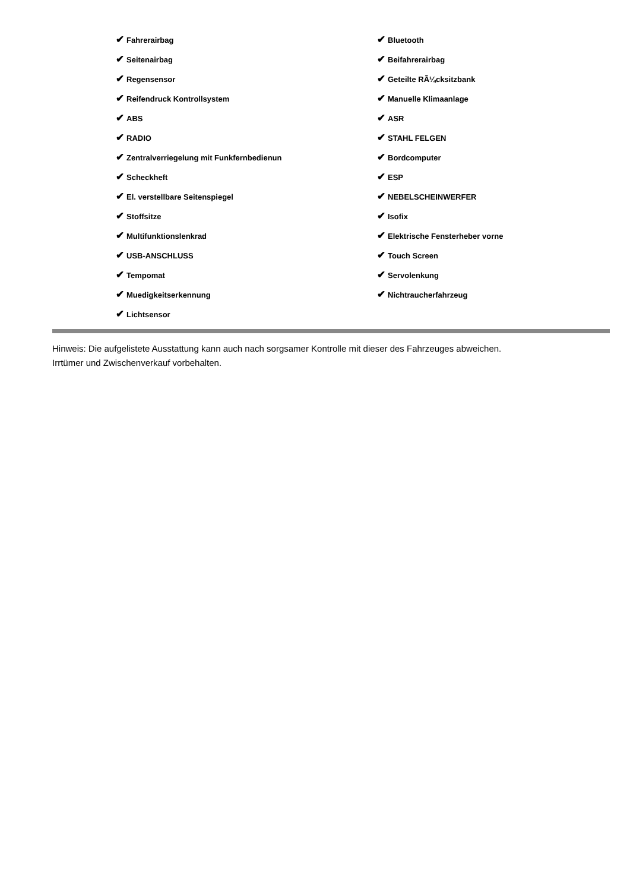| ✔ Fahrerairbag | ✔ Bluetooth |
| ✔ Seitenairbag | ✔ Beifahrerairbag |
| ✔ Regensensor | ✔ Geteilte RÃ¼cksitzbank |
| ✔ Reifendruck Kontrollsystem | ✔ Manuelle Klimaanlage |
| ✔ ABS | ✔ ASR |
| ✔ RADIO | ✔ STAHL FELGEN |
| ✔ Zentralverriegelung mit Funkfernbedienun | ✔ Bordcomputer |
| ✔ Scheckheft | ✔ ESP |
| ✔ El. verstellbare Seitenspiegel | ✔ NEBELSCHEINWERFER |
| ✔ Stoffsitze | ✔ Isofix |
| ✔ Multifunktionslenkrad | ✔ Elektrische Fensterheber vorne |
| ✔ USB-ANSCHLUSS | ✔ Touch Screen |
| ✔ Tempomat | ✔ Servolenkung |
| ✔ Muedigkeitserkennung | ✔ Nichtraucherfahrzeug |
| ✔ Lichtsensor | |
Hinweis: Die aufgelistete Ausstattung kann auch nach sorgsamer Kontrolle mit dieser des Fahrzeuges abweichen. Irrtümer und Zwischenverkauf vorbehalten.